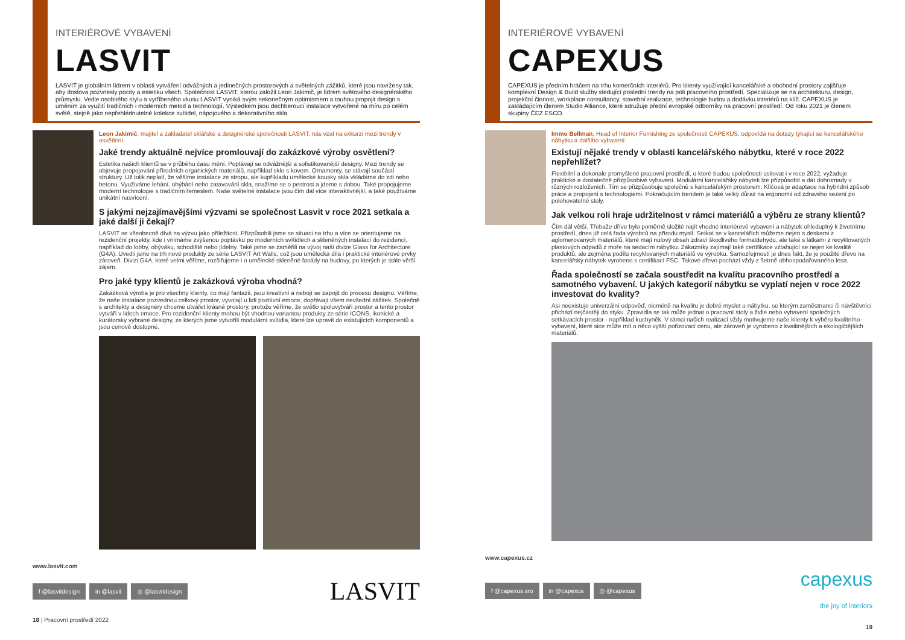INTERIÉROVÉ VYBAVENÍ
LASVIT
LASVIT je globálním lídrem v oblasti vytváření odvážných a jedinečných prostorových a světelných zážitků, které jsou navrženy tak, aby doslova pozvnesly pocity a estetiku všech. Společnost LASVIT, kterou založil Leon Jakimič, je lídrem světového designérského průmyslu. Vedle osobitého stylu a vytříbeného vkusu LASVIT vyniká svým nekonečným optimismem a touhou propojit design s uměním za využití tradičních i moderních metod a technologií. Výsledkem jsou dechberoucí instalace vytvořené na míru po celém světě, stejně jako nepřehlédnutelné kolekce svítidel, nápojového a dekorativního skla.
Leon Jakimič, majitel a zakladatel sklářské a designérské společnosti LASVIT, nás vzal na exkurzi mezi trendy v osvětlení.
Jaké trendy aktuálně nejvíce promlouvají do zakázkové výroby osvětlení?
Estetika našich klientů se v průběhu času mění. Poptávají se odvážnější a sofistikovanější designy. Mezi trendy se objevuje propojování přírodních organických materiálů, například sklo s kovem. Ornamenty, se stávají součástí struktury. Už tolik neplatí, že věšíme instalace ze stropu, ale kupříkladu umělecké kousky skla vkládáme do zdi nebo betonu. Využíváme lehání, ohýbání nebo zatavování skla, snažíme se o pestrost a jdeme s dobou. Také propojujeme moderní technologie s tradičním řemeslem. Naše světelné instalace jsou čím dál více interaktivnější, a také používáme unikátní nasvícení.
S jakými nejzajímavějšími výzvami se společnost Lasvit v roce 2021 setkala a jaké další ji čekají?
LASVIT se všeobecně dívá na výzvu jako příležitost. Přizpůsobili jsme se situaci na trhu a více se orientujeme na rezidenční projekty, kde i vnímáme zvýšenou poptávku po moderních svítidlech a skleněných instalací do rezidencí, například do lobby, obýváku, schodiště nebo jídelny. Také jsme se zaměřili na vývoj naší divize Glass for Architecture (G4A). Uvedli jsme na trh nové produkty ze série LASVIT Art Walls, což jsou umělecká díla i praktické interiérové prvky zároveň. Divizi G4A, které velmi věříme, rozšiřujeme i o umělecké skleněné fasády na budovy, po kterých je stále větší zájem.
Pro jaké typy klientů je zakázková výroba vhodná?
Zakázková výroba je pro všechny klienty, co mají fantazii, jsou kreativní a nebojí se zapojit do procesu designu. Věříme, že naše instalace pozvednou celkový prostor, vyvolají u lidí pozitivní emoce, dopřávají všem nevšední zážitek. Společně s architekty a designéry chceme utvářet krásné prostory, protože věříme, že světlo spoluvytváří prostor a tento prostor vytváří v lidech emoce. Pro rezidenční klienty mohou být vhodnou variantou produkty ze série ICONS, ikonické a kurátorsky vybrané designy, ze kterých jsme vytvořili modulární svítidla, které lze upravit do existujících komponentů a jsou cenově dostupné.
www.lasvit.com
f @lasvitdesign in @lasvit ◎ @lasvitdesign
LASVIT
18 | Pracovní prostředí 2022
INTERIÉROVÉ VYBAVENÍ
CAPEXUS
CAPEXUS je předním hráčem na trhu komerčních interiérů. Pro klienty využívající kancelářské a obchodní prostory zajišťuje komplexní Design & Build služby sledující poslední trendy na poli pracovního prostředí. Specializuje se na architekturu, design, projekční činnost, workplace consultancy, stavební realizace, technologie budov a dodávku interiérů na klíč. CAPEXUS je zakládajícím členem Studio Alliance, které sdružuje přední evropské odborníky na pracovní prostředí. Od roku 2021 je členem skupiny ČEZ ESCO.
Immo Bellman, Head of Interior Furnishing ze společnosti CAPEXUS, odpovídá na dotazy týkající se kancelářského nábytku a dalšího vybavení.
Existují nějaké trendy v oblasti kancelářského nábytku, které v roce 2022 nepřehlížet?
Flexibilní a dokonale promyšlené pracovní prostředí, o které budou společnosti usilovat i v roce 2022, vyžaduje praktické a dostatečně přizpůsobivé vybavení. Modulární kancelářský nábytek lze přizpůsobit a dát dohromady v různých rozloženích. Tím se přizpůsobuje společně s kancelářským prostorem. Klíčová je adaptace na hybridní způsob práce a propojení s technologiemi. Pokračujícím trendem je také velký důraz na ergonomii od zdravého sezení po polohovatelné stoly.
Jak velkou roli hraje udržitelnost v rámci materiálů a výběru ze strany klientů?
Čím dál větší. Třebaže dříve bylo poměrně složité najít vhodné interiérové vybavení a nábytek ohleduplný k životnímu prostředí, dnes již celá řada výrobců na přírodu myslí. Setkat se v kancelářích můžeme nejen s deskami z aglomerovaných materiálů, které mají nulový obsah zdraví škodlivého formaldehydu, ale také s látkami z recyklovaných plastových odpadů z moře na sedacím nábytku. Zákazníky zajímají také certifikace vztahující se nejen ke kvalitě produktů, ale zejména podílu recyklovaných materiálů ve výrobku. Samozřejmostí je dnes fakt, že je použité dřevo na kancelářský nábytek vyrobeno s certifikací FSC. Takové dřevo pochází vždy z šetrně obhospodařovaného lesa.
Řada společností se začala soustředit na kvalitu pracovního prostředí a samotného vybavení. U jakých kategorií nábytku se vyplatí nejen v roce 2022 investovat do kvality?
Asi neexistuje univerzální odpověď, nicméně na kvalitu je dobré myslet u nábytku, se kterým zaměstnanci či návštěvníci přichází nejčastěji do styku. Zpravidla se tak může jednat o pracovní stoly a židle nebo vybavení společných setkávacích prostor - například kuchyněk. V rámci našich realizací vždy motivujeme naše klienty k výběru kvalitního vybavení, které sice může mít o něco vyšší pořizovací cenu, ale zároveň je vyrobeno z kvalitnějších a ekologičtějších materiálů.
www.capexus.cz
f @capexus.sro in @capexus ◎ @capexus
capexus
the joy of interiors
19